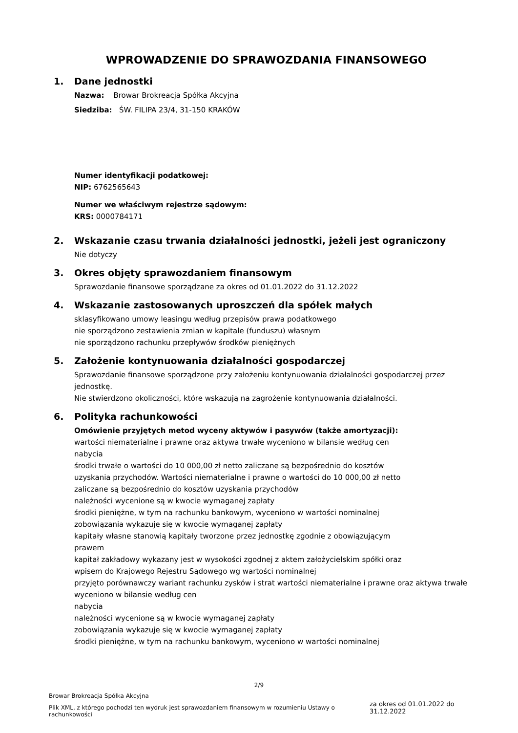WPROWADZENIE DO SPRAWOZDANIA FINANSOWEGO
1. Dane jednostki
Nazwa: Browar Brokreacja Spółka Akcyjna
Siedziba: ŚW. FILIPA 23/4, 31-150 KRAKÓW
Numer identyfikacji podatkowej:
NIP: 6762565643
Numer we właściwym rejestrze sądowym:
KRS: 0000784171
2. Wskazanie czasu trwania działalności jednostki, jeżeli jest ograniczony
Nie dotyczy
3. Okres objęty sprawozdaniem finansowym
Sprawozdanie finansowe sporządzane za okres od 01.01.2022 do 31.12.2022
4. Wskazanie zastosowanych uproszczeń dla spółek małych
sklasyfikowano umowy leasingu według przepisów prawa podatkowego
nie sporządzono zestawienia zmian w kapitale (funduszu) własnym
nie sporządzono rachunku przepływów środków pieniężnych
5. Założenie kontynuowania działalności gospodarczej
Sprawozdanie finansowe sporządzone przy założeniu kontynuowania działalności gospodarczej przez jednostkę.
Nie stwierdzono okoliczności, które wskazują na zagrożenie kontynuowania działalności.
6. Polityka rachunkowości
Omówienie przyjętych metod wyceny aktywów i pasywów (także amortyzacji):
wartości niematerialne i prawne oraz aktywa trwałe wyceniono w bilansie według cen
nabycia
środki trwałe o wartości do 10 000,00 zł netto zaliczane są bezpośrednio do kosztów
uzyskania przychodów. Wartości niematerialne i prawne o wartości do 10 000,00 zł netto
zaliczane są bezpośrednio do kosztów uzyskania przychodów
należności wycenione są w kwocie wymaganej zapłaty
środki pieniężne, w tym na rachunku bankowym, wyceniono w wartości nominalnej
zobowiązania wykazuje się w kwocie wymaganej zapłaty
kapitały własne stanowią kapitały tworzone przez jednostkę zgodnie z obowiązującym
prawem
kapitał zakładowy wykazany jest w wysokości zgodnej z aktem założycielskim spółki oraz
wpisem do Krajowego Rejestru Sądowego wg wartości nominalnej
przyjęto porównawczy wariant rachunku zysków i strat wartości niematerialne i prawne oraz aktywa trwałe wyceniono w bilansie według cen
nabycia
należności wycenione są w kwocie wymaganej zapłaty
zobowiązania wykazuje się w kwocie wymaganej zapłaty
środki pieniężne, w tym na rachunku bankowym, wyceniono w wartości nominalnej
2/9
Browar Brokreacja Spółka Akcyjna
Plik XML, z którego pochodzi ten wydruk jest sprawozdaniem finansowym w rozumieniu Ustawy o rachunkowości
za okres od 01.01.2022 do 31.12.2022